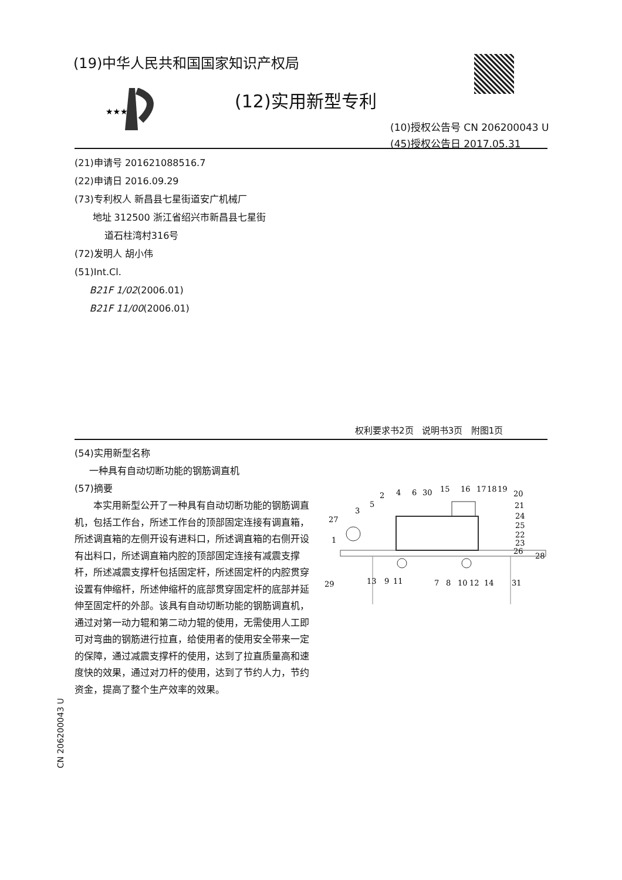(19)中华人民共和国国家知识产权局
★★★
(12)实用新型专利
(10)授权公告号 CN 206200043 U
(45)授权公告日 2017.05.31
(21)申请号 201621088516.7
(22)申请日 2016.09.29
(73)专利权人 新昌县七星街道安广机械厂
地址 312500 浙江省绍兴市新昌县七星街
道石柱湾村316号
(72)发明人 胡小伟
(51)Int.Cl.
B21F 1/02(2006.01)
B21F 11/00(2006.01)
权利要求书2页 说明书3页 附图1页
(54)实用新型名称
一种具有自动切断功能的钢筋调直机
(57)摘要
本实用新型公开了一种具有自动切断功能的钢筋调直机，包括工作台，所述工作台的顶部固定连接有调直箱，所述调直箱的左侧开设有进料口，所述调直箱的右侧开设有出料口，所述调直箱内腔的顶部固定连接有减震支撑杆，所述减震支撑杆包括固定杆，所述固定杆的内腔贯穿设置有伸缩杆，所述伸缩杆的底部贯穿固定杆的底部并延伸至固定杆的外部。该具有自动切断功能的钢筋调直机，通过对第一动力辊和第二动力辊的使用，无需使用人工即可对弯曲的钢筋进行拉直，给使用者的使用安全带来一定的保障，通过减震支撑杆的使用，达到了拉直质量高和速度快的效果，通过对刀杆的使用，达到了节约人力，节约资金，提高了整个生产效率的效果。
CN 206200043 U
27
1
3
5
2
4
6
30
15
16
17
18
19
20
21
24
25
22
23
26
28
29
13
9
11
7
8
10
12
14
31